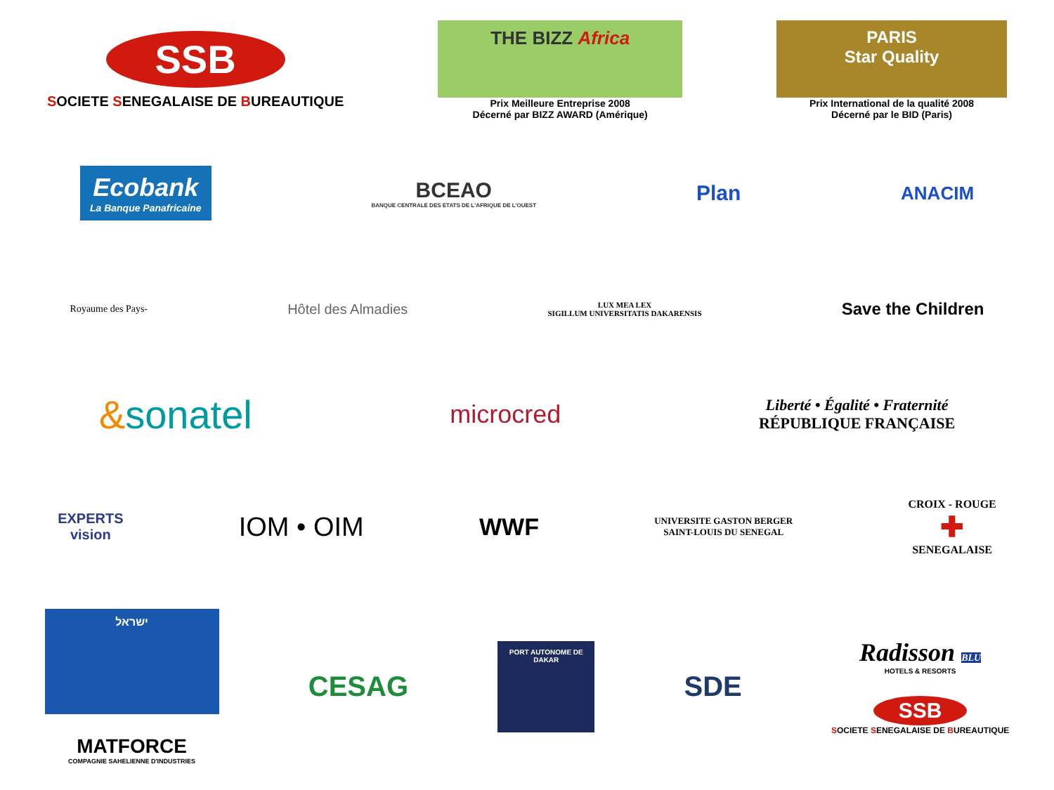SSB
SOCIETE SENEGALAISE DE BUREAUTIQUE
THE BIZZ Africa
Prix Meilleure Entreprise 2008
Décerné par BIZZ AWARD (Amérique)
PARIS
Star Quality
Prix International de la qualité 2008
Décerné par le BID (Paris)
Ecobank
La Banque Panafricaine
BCEAO
BANQUE CENTRALE DES ETATS DE L'AFRIQUE DE L'OUEST
Plan
ANACIM
Royaume des Pays-
Hôtel des Almadies
LUX MEA LEX
SIGILLUM UNIVERSITATIS DAKARENSIS
Save the Children
&sonatel
microcred
Liberté • Égalité • Fraternité
RÉPUBLIQUE FRANÇAISE
EXPERTS
vision
IOM • OIM WWF
UNIVERSITE GASTON BERGER
SAINT-LOUIS DU SENEGAL
CROIX - ROUGE
✚
SENEGALAISE
ישראל
MATFORCE
COMPAGNIE SAHELIENNE D'INDUSTRIES
CESAG
PORT AUTONOME DE DAKAR
SDE
Radisson BLU
HOTELS & RESORTS
SSB
SOCIETE SENEGALAISE DE BUREAUTIQUE